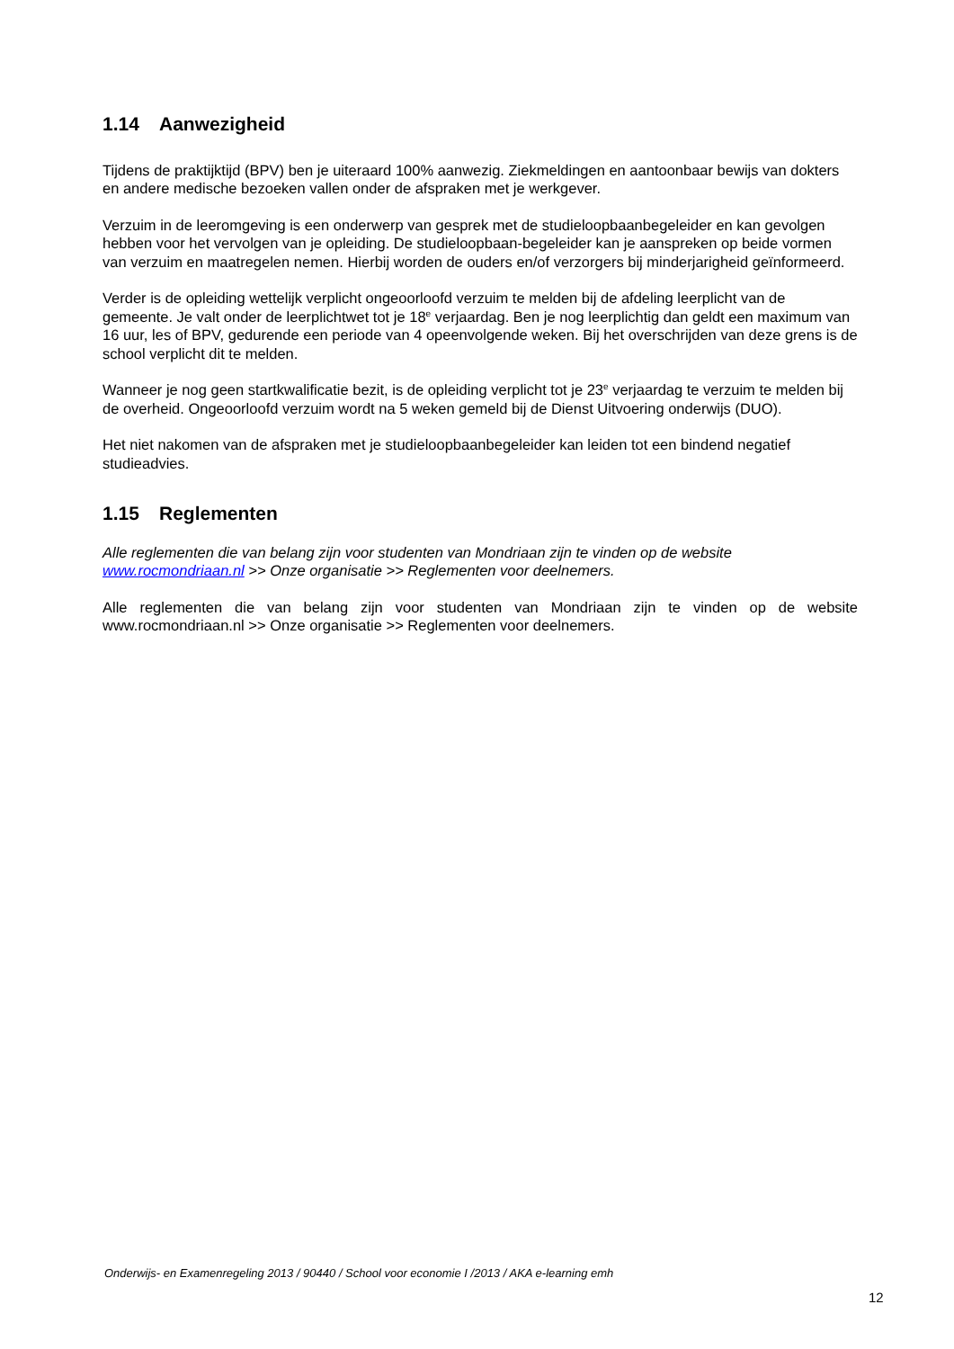1.14 Aanwezigheid
Tijdens de praktijktijd (BPV) ben je uiteraard 100% aanwezig. Ziekmeldingen en aantoonbaar bewijs van dokters en andere medische bezoeken vallen onder de afspraken met je werkgever.
Verzuim in de leeromgeving is een onderwerp van gesprek met de studieloopbaanbegeleider en kan gevolgen hebben voor het vervolgen van je opleiding. De studieloopbaan-begeleider kan je aanspreken op beide vormen van verzuim en maatregelen nemen. Hierbij worden de ouders en/of verzorgers bij minderjarigheid geïnformeerd.
Verder is de opleiding wettelijk verplicht ongeoorloofd verzuim te melden bij de afdeling leerplicht van de gemeente. Je valt onder de leerplichtwet tot je 18<sup>e</sup> verjaardag. Ben je nog leerplichtig dan geldt een maximum van 16 uur, les of BPV, gedurende een periode van 4 opeenvolgende weken. Bij het overschrijden van deze grens is de school verplicht dit te melden.
Wanneer je nog geen startkwalificatie bezit, is de opleiding verplicht tot je 23<sup>e</sup> verjaardag te verzuim te melden bij de overheid. Ongeoorloofd verzuim wordt na 5 weken gemeld bij de Dienst Uitvoering onderwijs (DUO).
Het niet nakomen van de afspraken met je studieloopbaanbegeleider kan leiden tot een bindend negatief studieadvies.
1.15 Reglementen
Alle reglementen die van belang zijn voor studenten van Mondriaan zijn te vinden op de website www.rocmondriaan.nl >> Onze organisatie >> Reglementen voor deelnemers.
Alle reglementen die van belang zijn voor studenten van Mondriaan zijn te vinden op de website www.rocmondriaan.nl >> Onze organisatie >> Reglementen voor deelnemers.
Onderwijs- en Examenregeling 2013 / 90440 / School voor economie I /2013 / AKA e-learning emh
12